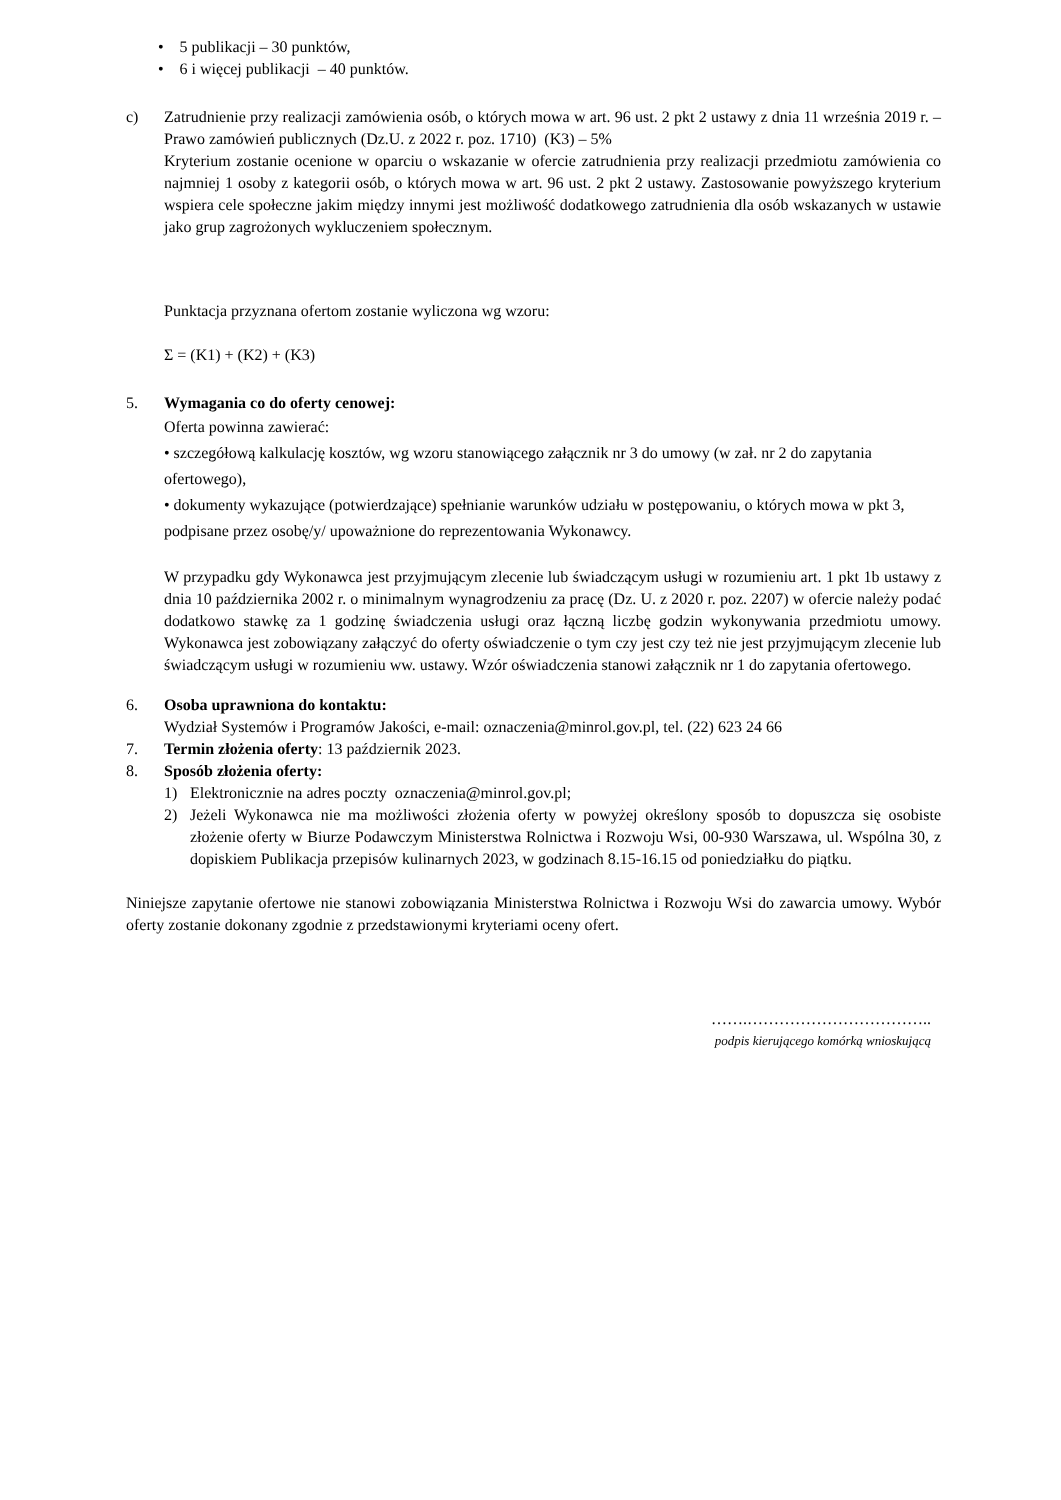• 5 publikacji – 30 punktów,
• 6 i więcej publikacji – 40 punktów.
c) Zatrudnienie przy realizacji zamówienia osób, o których mowa w art. 96 ust. 2 pkt 2 ustawy z dnia 11 września 2019 r. – Prawo zamówień publicznych (Dz.U. z 2022 r. poz. 1710) (K3) – 5%
Kryterium zostanie ocenione w oparciu o wskazanie w ofercie zatrudnienia przy realizacji przedmiotu zamówienia co najmniej 1 osoby z kategorii osób, o których mowa w art. 96 ust. 2 pkt 2 ustawy. Zastosowanie powyższego kryterium wspiera cele społeczne jakim między innymi jest możliwość dodatkowego zatrudnienia dla osób wskazanych w ustawie jako grup zagrożonych wykluczeniem społecznym.
Punktacja przyznana ofertom zostanie wyliczona wg wzoru:
Σ = (K1) + (K2) + (K3)
5. Wymagania co do oferty cenowej:
Oferta powinna zawierać:
• szczegółową kalkulację kosztów, wg wzoru stanowiącego załącznik nr 3 do umowy (w zał. nr 2 do zapytania ofertowego),
• dokumenty wykazujące (potwierdzające) spełnianie warunków udziału w postępowaniu, o których mowa w pkt 3, podpisane przez osobę/y/ upoważnione do reprezentowania Wykonawcy.
W przypadku gdy Wykonawca jest przyjmującym zlecenie lub świadczącym usługi w rozumieniu art. 1 pkt 1b ustawy z dnia 10 października 2002 r. o minimalnym wynagrodzeniu za pracę (Dz. U. z 2020 r. poz. 2207) w ofercie należy podać dodatkowo stawkę za 1 godzinę świadczenia usługi oraz łączną liczbę godzin wykonywania przedmiotu umowy. Wykonawca jest zobowiązany załączyć do oferty oświadczenie o tym czy jest czy też nie jest przyjmującym zlecenie lub świadczącym usługi w rozumieniu ww. ustawy. Wzór oświadczenia stanowi załącznik nr 1 do zapytania ofertowego.
6. Osoba uprawniona do kontaktu:
Wydział Systemów i Programów Jakości, e-mail: oznaczenia@minrol.gov.pl, tel. (22) 623 24 66
7. Termin złożenia oferty: 13 październik 2023.
8. Sposób złożenia oferty:
1) Elektronicznie na adres poczty oznaczenia@minrol.gov.pl;
2) Jeżeli Wykonawca nie ma możliwości złożenia oferty w powyżej określony sposób to dopuszcza się osobiste złożenie oferty w Biurze Podawczym Ministerstwa Rolnictwa i Rozwoju Wsi, 00-930 Warszawa, ul. Wspólna 30, z dopiskiem Publikacja przepisów kulinarnych 2023, w godzinach 8.15-16.15 od poniedziałku do piątku.
Niniejsze zapytanie ofertowe nie stanowi zobowiązania Ministerstwa Rolnictwa i Rozwoju Wsi do zawarcia umowy. Wybór oferty zostanie dokonany zgodnie z przedstawionymi kryteriami oceny ofert.
…….……………………………..
podpis kierującego komórką wnioskującą